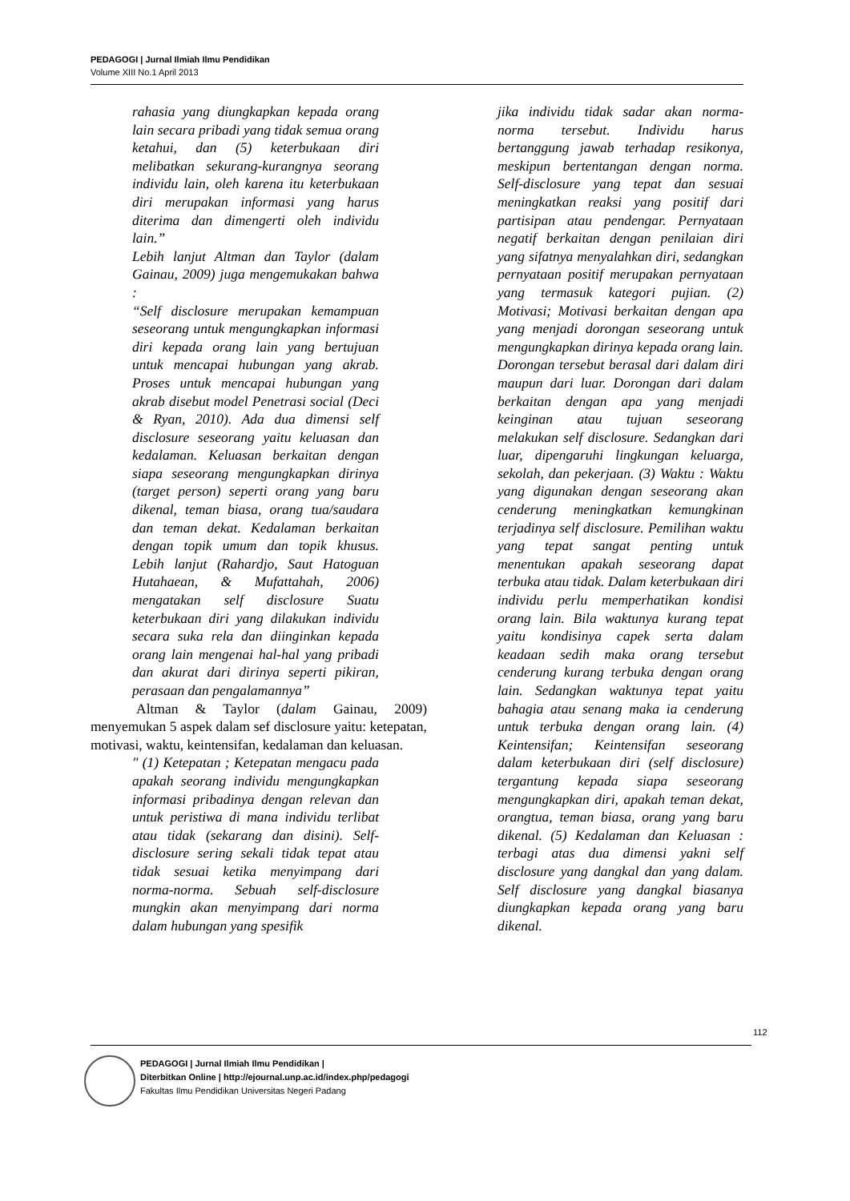PEDAGOGI | Jurnal Ilmiah Ilmu Pendidikan
Volume XIII No.1 April 2013
rahasia yang diungkapkan kepada orang lain secara pribadi yang tidak semua orang ketahui, dan (5) keterbukaan diri melibatkan sekurang-kurangnya seorang individu lain, oleh karena itu keterbukaan diri merupakan informasi yang harus diterima dan dimengerti oleh individu lain.”
Lebih lanjut Altman dan Taylor (dalam Gainau, 2009) juga mengemukakan bahwa :
“Self disclosure merupakan kemampuan seseorang untuk mengungkapkan informasi diri kepada orang lain yang bertujuan untuk mencapai hubungan yang akrab. Proses untuk mencapai hubungan yang akrab disebut model Penetrasi social (Deci & Ryan, 2010). Ada dua dimensi self disclosure seseorang yaitu keluasan dan kedalaman. Keluasan berkaitan dengan siapa seseorang mengungkapkan dirinya (target person) seperti orang yang baru dikenal, teman biasa, orang tua/saudara dan teman dekat. Kedalaman berkaitan dengan topik umum dan topik khusus. Lebih lanjut (Rahardjo, Saut Hatoguan Hutahaean, & Mufattahah, 2006) mengatakan self disclosure Suatu keterbukaan diri yang dilakukan individu secara suka rela dan diinginkan kepada orang lain mengenai hal-hal yang pribadi dan akurat dari dirinya seperti pikiran, perasaan dan pengalamannya”
Altman & Taylor (dalam Gainau, 2009) menyemukan 5 aspek dalam sef disclosure yaitu: ketepatan, motivasi, waktu, keintensifan, kedalaman dan keluasan.
" (1) Ketepatan ; Ketepatan mengacu pada apakah seorang individu mengungkapkan informasi pribadinya dengan relevan dan untuk peristiwa di mana individu terlibat atau tidak (sekarang dan disini). Self-disclosure sering sekali tidak tepat atau tidak sesuai ketika menyimpang dari norma-norma. Sebuah self-disclosure mungkin akan menyimpang dari norma dalam hubungan yang spesifik
jika individu tidak sadar akan norma-norma tersebut. Individu harus bertanggung jawab terhadap resikonya, meskipun bertentangan dengan norma. Self-disclosure yang tepat dan sesuai meningkatkan reaksi yang positif dari partisipan atau pendengar. Pernyataan negatif berkaitan dengan penilaian diri yang sifatnya menyalahkan diri, sedangkan pernyataan positif merupakan pernyataan yang termasuk kategori pujian. (2) Motivasi; Motivasi berkaitan dengan apa yang menjadi dorongan seseorang untuk mengungkapkan dirinya kepada orang lain. Dorongan tersebut berasal dari dalam diri maupun dari luar. Dorongan dari dalam berkaitan dengan apa yang menjadi keinginan atau tujuan seseorang melakukan self disclosure. Sedangkan dari luar, dipengaruhi lingkungan keluarga, sekolah, dan pekerjaan. (3) Waktu : Waktu yang digunakan dengan seseorang akan cenderung meningkatkan kemungkinan terjadinya self disclosure. Pemilihan waktu yang tepat sangat penting untuk menentukan apakah seseorang dapat terbuka atau tidak. Dalam keterbukaan diri individu perlu memperhatikan kondisi orang lain. Bila waktunya kurang tepat yaitu kondisinya capek serta dalam keadaan sedih maka orang tersebut cenderung kurang terbuka dengan orang lain. Sedangkan waktunya tepat yaitu bahagia atau senang maka ia cenderung untuk terbuka dengan orang lain. (4) Keintensifan; Keintensifan seseorang dalam keterbukaan diri (self disclosure) tergantung kepada siapa seseorang mengungkapkan diri, apakah teman dekat, orangtua, teman biasa, orang yang baru dikenal. (5) Kedalaman dan Keluasan : terbagi atas dua dimensi yakni self disclosure yang dangkal dan yang dalam. Self disclosure yang dangkal biasanya diungkapkan kepada orang yang baru dikenal.
112
PEDAGOGI | Jurnal Ilmiah Ilmu Pendidikan |
Diterbitkan Online | http://ejournal.unp.ac.id/index.php/pedagogi
Fakultas Ilmu Pendidikan Universitas Negeri Padang